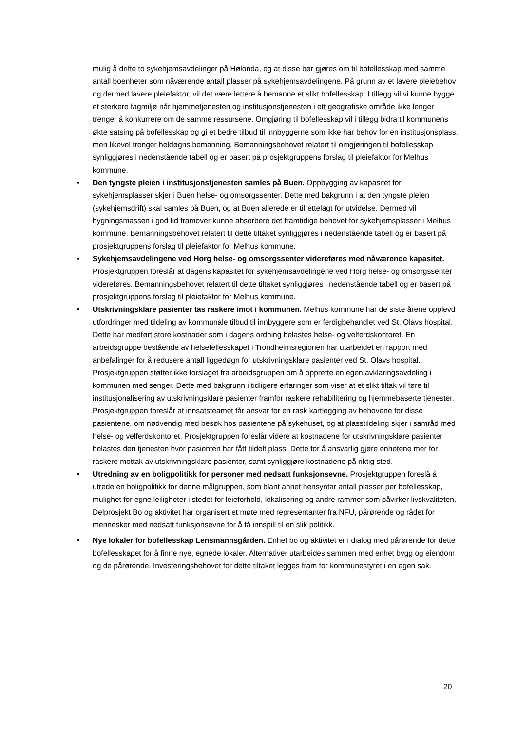mulig å drifte to sykehjemsavdelinger på Hølonda, og at disse bør gjøres om til bofellesskap med samme antall boenheter som nåværende antall plasser på sykehjemsavdelingene. På grunn av et lavere pleiebehov og dermed lavere pleiefaktor, vil det være lettere å bemanne et slikt bofellesskap. I tillegg vil vi kunne bygge et sterkere fagmiljø når hjemmetjenesten og institusjonstjenesten i ett geografiske område ikke lenger trenger å konkurrere om de samme ressursene. Omgjøring til bofellesskap vil i tillegg bidra til kommunens økte satsing på bofellesskap og gi et bedre tilbud til innbyggerne som ikke har behov for en institusjonsplass, men likevel trenger heldøgns bemanning. Bemanningsbehovet relatert til omgjøringen til bofellesskap synliggjøres i nedenstående tabell og er basert på prosjektgruppens forslag til pleiefaktor for Melhus kommune.
• Den tyngste pleien i institusjonstjenesten samles på Buen. Oppbygging av kapasitet for sykehjemsplasser skjer i Buen helse- og omsorgssenter. Dette med bakgrunn i at den tyngste pleien (sykehjemsdrift) skal samles på Buen, og at Buen allerede er tilrettelagt for utvidelse. Dermed vil bygningsmassen i god tid framover kunne absorbere det framtidige behovet for sykehjemsplasser i Melhus kommune. Bemanningsbehovet relatert til dette tiltaket synliggjøres i nedenstående tabell og er basert på prosjektgruppens forslag til pleiefaktor for Melhus kommune.
• Sykehjemsavdelingene ved Horg helse- og omsorgssenter videreføres med nåværende kapasitet. Prosjektgruppen foreslår at dagens kapasitet for sykehjemsavdelingene ved Horg helse- og omsorgssenter videreføres. Bemanningsbehovet relatert til dette tiltaket synliggjøres i nedenstående tabell og er basert på prosjektgruppens forslag til pleiefaktor for Melhus kommune.
• Utskrivningsklare pasienter tas raskere imot i kommunen. Melhus kommune har de siste årene opplevd utfordringer med tildeling av kommunale tilbud til innbyggere som er ferdigbehandlet ved St. Olavs hospital. Dette har medført store kostnader som i dagens ordning belastes helse- og velferdskontoret. En arbeidsgruppe bestående av helsefellesskapet i Trondheimsregionen har utarbeidet en rapport med anbefalinger for å redusere antall liggedøgn for utskrivningsklare pasienter ved St. Olavs hospital. Prosjektgruppen støtter ikke forslaget fra arbeidsgruppen om å opprette en egen avklaringsavdeling i kommunen med senger. Dette med bakgrunn i tidligere erfaringer som viser at et slikt tiltak vil føre til institusjonalisering av utskrivningsklare pasienter framfor raskere rehabilitering og hjemmebaserte tjenester. Prosjektgruppen foreslår at innsatsteamet får ansvar for en rask kartlegging av behovene for disse pasientene, om nødvendig med besøk hos pasientene på sykehuset, og at plasstildeling skjer i samråd med helse- og velferdskontoret. Prosjektgruppen foreslår videre at kostnadene for utskrivningsklare pasienter belastes den tjenesten hvor pasienten har fått tildelt plass. Dette for å ansvarlig gjøre enhetene mer for raskere mottak av utskrivningsklare pasienter, samt synliggjøre kostnadene på riktig sted.
• Utredning av en boligpolitikk for personer med nedsatt funksjonsevne. Prosjektgruppen foreslå å utrede en boligpolitikk for denne målgruppen, som blant annet hensyntar antall plasser per bofellesskap, mulighet for egne leiligheter i stedet for leieforhold, lokalisering og andre rammer som påvirker livskvaliteten. Delprosjekt Bo og aktivitet har organisert et møte med representanter fra NFU, pårørende og rådet for mennesker med nedsatt funksjonsevne for å få innspill til en slik politikk.
• Nye lokaler for bofellesskap Lensmannsgården. Enhet bo og aktivitet er i dialog med pårørende for dette bofellesskapet for å finne nye, egnede lokaler. Alternativer utarbeides sammen med enhet bygg og eiendom og de pårørende. Investeringsbehovet for dette tiltaket legges fram for kommunestyret i en egen sak.
20